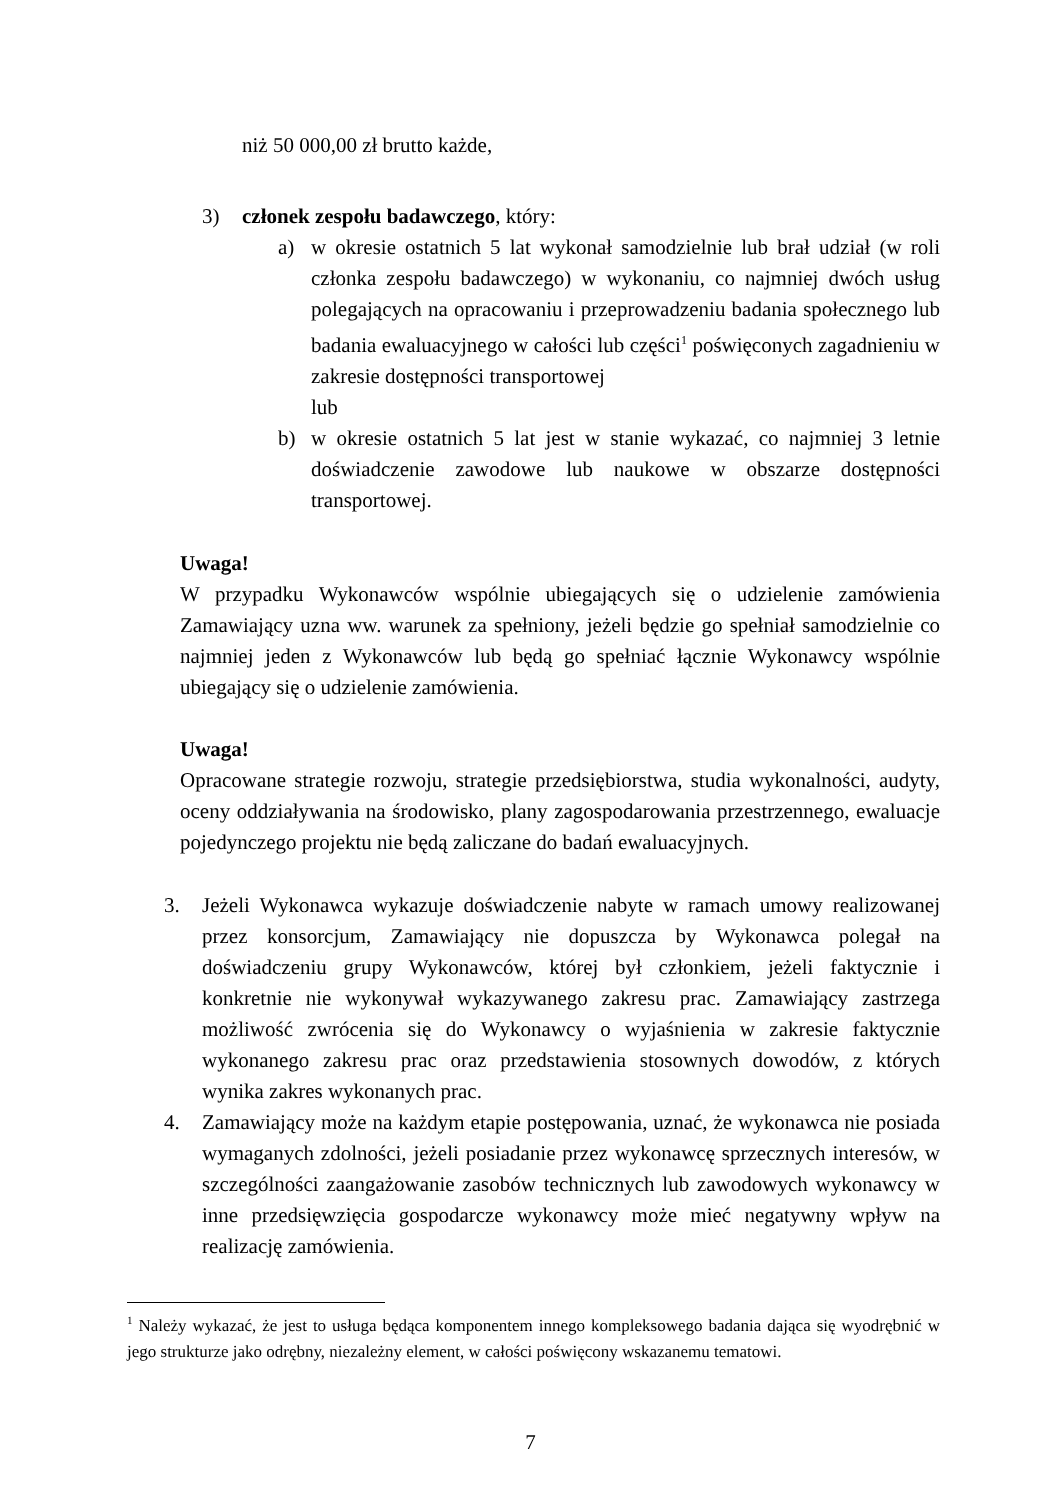niż 50 000,00 zł brutto każde,
3) członek zespołu badawczego, który:
a) w okresie ostatnich 5 lat wykonał samodzielnie lub brał udział (w roli członka zespołu badawczego) w wykonaniu, co najmniej dwóch usług polegających na opracowaniu i przeprowadzeniu badania społecznego lub badania ewaluacyjnego w całości lub części<sup>1</sup> poświęconych zagadnieniu w zakresie dostępności transportowej
lub
b) w okresie ostatnich 5 lat jest w stanie wykazać, co najmniej 3 letnie doświadczenie zawodowe lub naukowe w obszarze dostępności transportowej.
Uwaga!
W przypadku Wykonawców wspólnie ubiegających się o udzielenie zamówienia Zamawiający uzna ww. warunek za spełniony, jeżeli będzie go spełniał samodzielnie co najmniej jeden z Wykonawców lub będą go spełniać łącznie Wykonawcy wspólnie ubiegający się o udzielenie zamówienia.
Uwaga!
Opracowane strategie rozwoju, strategie przedsiębiorstwa, studia wykonalności, audyty, oceny oddziaływania na środowisko, plany zagospodarowania przestrzennego, ewaluacje pojedynczego projektu nie będą zaliczane do badań ewaluacyjnych.
3. Jeżeli Wykonawca wykazuje doświadczenie nabyte w ramach umowy realizowanej przez konsorcjum, Zamawiający nie dopuszcza by Wykonawca polegał na doświadczeniu grupy Wykonawców, której był członkiem, jeżeli faktycznie i konkretnie nie wykonywał wykazywanego zakresu prac. Zamawiający zastrzega możliwość zwrócenia się do Wykonawcy o wyjaśnienia w zakresie faktycznie wykonanego zakresu prac oraz przedstawienia stosownych dowodów, z których wynika zakres wykonanych prac.
4. Zamawiający może na każdym etapie postępowania, uznać, że wykonawca nie posiada wymaganych zdolności, jeżeli posiadanie przez wykonawcę sprzecznych interesów, w szczególności zaangażowanie zasobów technicznych lub zawodowych wykonawcy w inne przedsięwzięcia gospodarcze wykonawcy może mieć negatywny wpływ na realizację zamówienia.
<sup>1</sup> Należy wykazać, że jest to usługa będąca komponentem innego kompleksowego badania dająca się wyodrębnić w jego strukturze jako odrębny, niezależny element, w całości poświęcony wskazanemu tematowi.
7